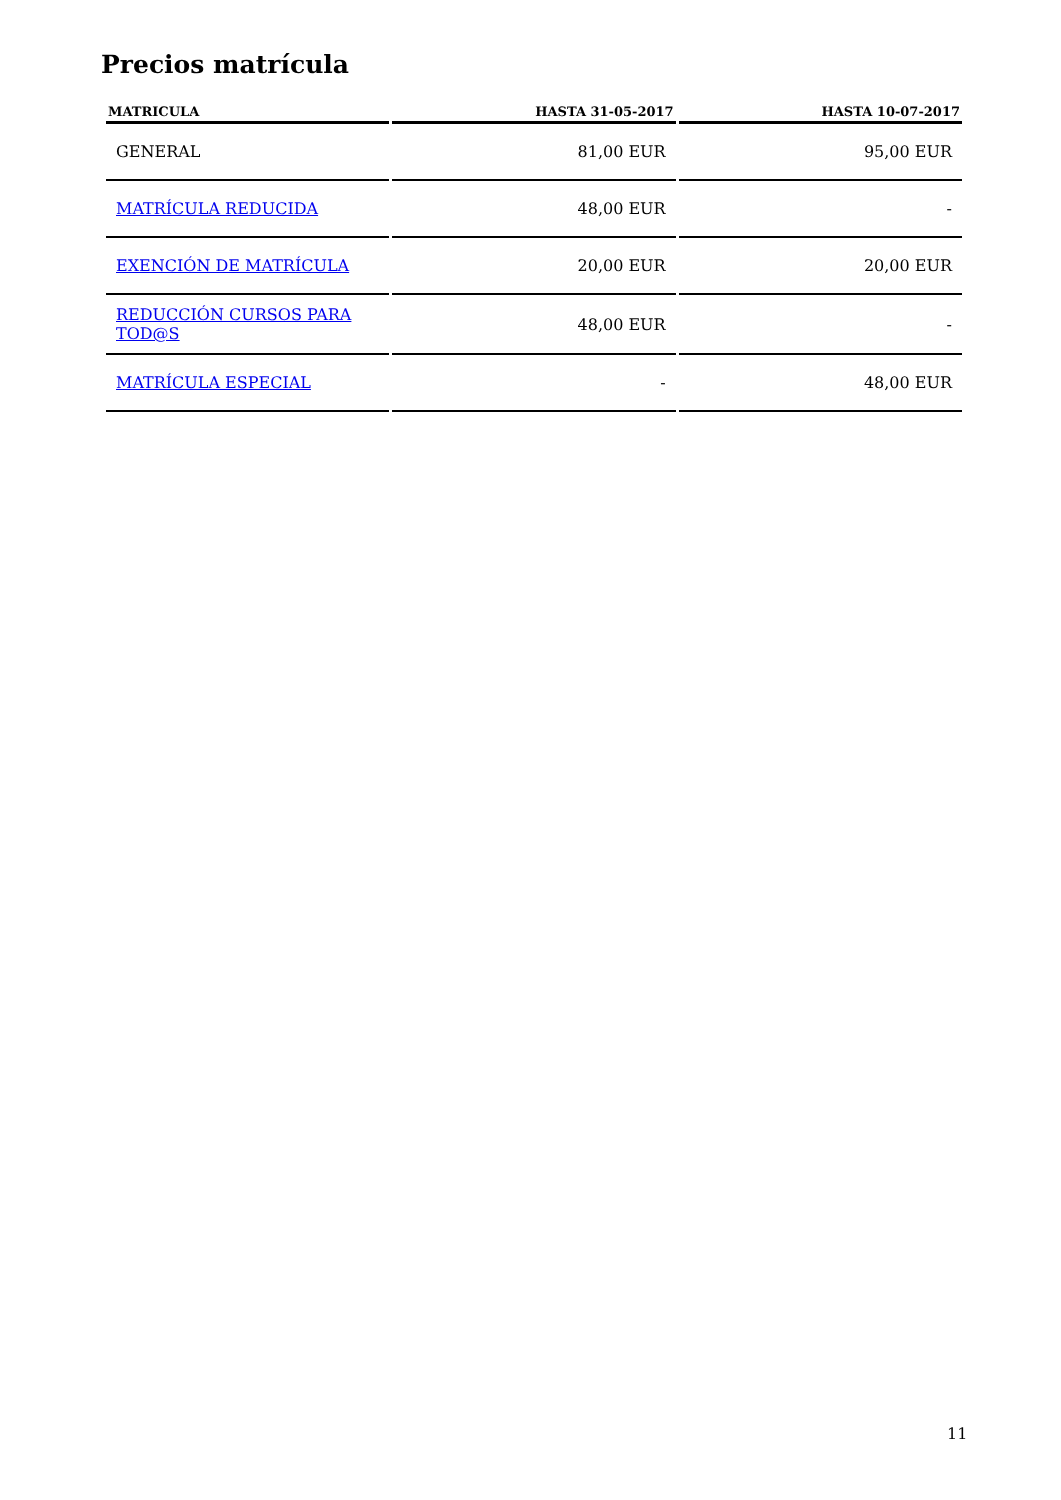Precios matrícula
| MATRICULA | HASTA 31-05-2017 | HASTA 10-07-2017 |
| --- | --- | --- |
| GENERAL | 81,00 EUR | 95,00 EUR |
| MATRÍCULA REDUCIDA | 48,00 EUR | - |
| EXENCIÓN DE MATRÍCULA | 20,00 EUR | 20,00 EUR |
| REDUCCIÓN CURSOS PARA TOD@S | 48,00 EUR | - |
| MATRÍCULA ESPECIAL | - | 48,00 EUR |
11